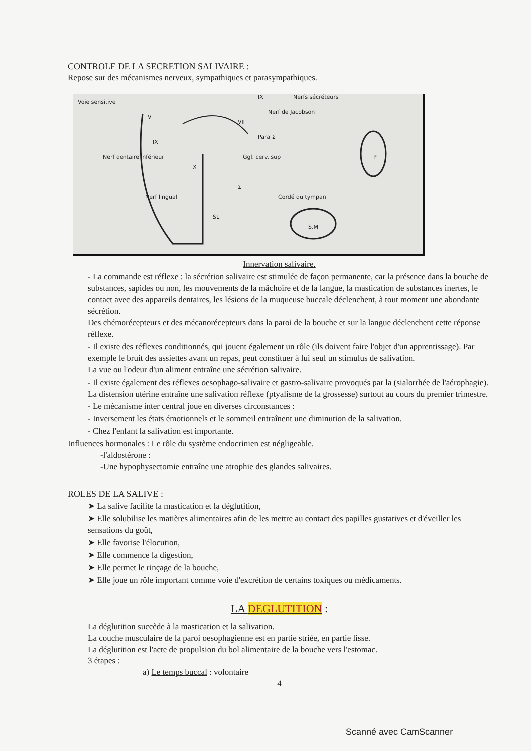CONTROLE DE LA SECRETION SALIVAIRE :
Repose sur des mécanismes nerveux, sympathiques et parasympathiques.
Voie sensitive
IX Nerfs sécréteurs
Nerf de Jacobson
V
VII
Para Σ
IX
P Nerf dentaire inférieur
X
Ggl. cerv. sup
Σ
Nerf lingual Cordé du tympan
SL
S.M
Innervation salivaire.
- La commande est réflexe : la sécrétion salivaire est stimulée de façon permanente, car la présence dans la bouche de substances, sapides ou non, les mouvements de la mâchoire et de la langue, la mastication de substances inertes, le contact avec des appareils dentaires, les lésions de la muqueuse buccale déclenchent, à tout moment une abondante sécrétion.
Des chémorécepteurs et des mécanorécepteurs dans la paroi de la bouche et sur la langue déclenchent cette réponse réflexe.
- Il existe des réflexes conditionnés, qui jouent également un rôle (ils doivent faire l'objet d'un apprentissage). Par exemple le bruit des assiettes avant un repas, peut constituer à lui seul un stimulus de salivation.
La vue ou l'odeur d'un aliment entraîne une sécrétion salivaire.
- Il existe également des réflexes oesophago-salivaire et gastro-salivaire provoqués par la (sialorrhée de l'aérophagie). La distension utérine entraîne une salivation réflexe (ptyalisme de la grossesse) surtout au cours du premier trimestre.
- Le mécanisme inter central joue en diverses circonstances :
- Inversement les états émotionnels et le sommeil entraînent une diminution de la salivation.
- Chez l'enfant la salivation est importante.
Influences hormonales : Le rôle du système endocrinien est négligeable.
-l'aldostérone :
-Une hypophysectomie entraîne une atrophie des glandes salivaires.
ROLES DE LA SALIVE :
➤ La salive facilite la mastication et la déglutition,
➤ Elle solubilise les matières alimentaires afin de les mettre au contact des papilles gustatives et d'éveiller les sensations du goût,
➤ Elle favorise l'élocution,
➤ Elle commence la digestion,
➤ Elle permet le rinçage de la bouche,
➤ Elle joue un rôle important comme voie d'excrétion de certains toxiques ou médicaments.
LA DEGLUTITION :
La déglutition succède à la mastication et la salivation.
La couche musculaire de la paroi oesophagienne est en partie striée, en partie lisse.
La déglutition est l'acte de propulsion du bol alimentaire de la bouche vers l'estomac.
3 étapes :
a) Le temps buccal : volontaire
4
Scanné avec CamScanner